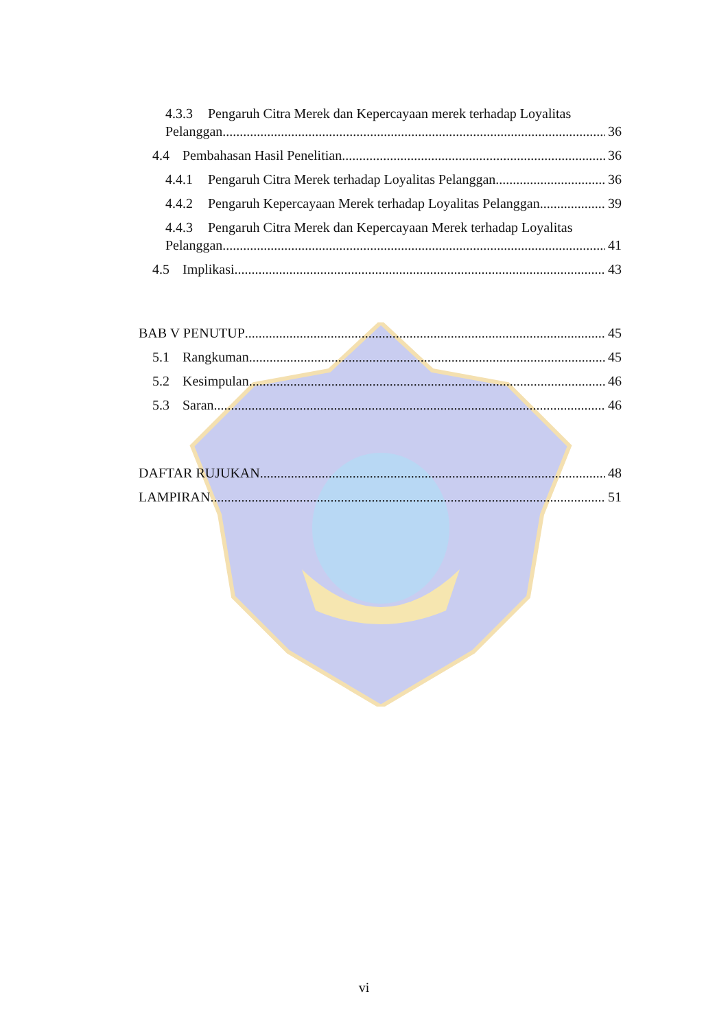4.3.3 Pengaruh Citra Merek dan Kepercayaan merek terhadap Loyalitas
Pelanggan 36
4.4 Pembahasan Hasil Penelitian 36
4.4.1 Pengaruh Citra Merek terhadap Loyalitas Pelanggan 36
4.4.2 Pengaruh Kepercayaan Merek terhadap Loyalitas Pelanggan 39
4.4.3 Pengaruh Citra Merek dan Kepercayaan Merek terhadap Loyalitas
Pelanggan 41
4.5 Implikasi 43
BAB V PENUTUP 45
5.1 Rangkuman 45
5.2 Kesimpulan 46
5.3 Saran 46
DAFTAR RUJUKAN 48
LAMPIRAN 51
vi